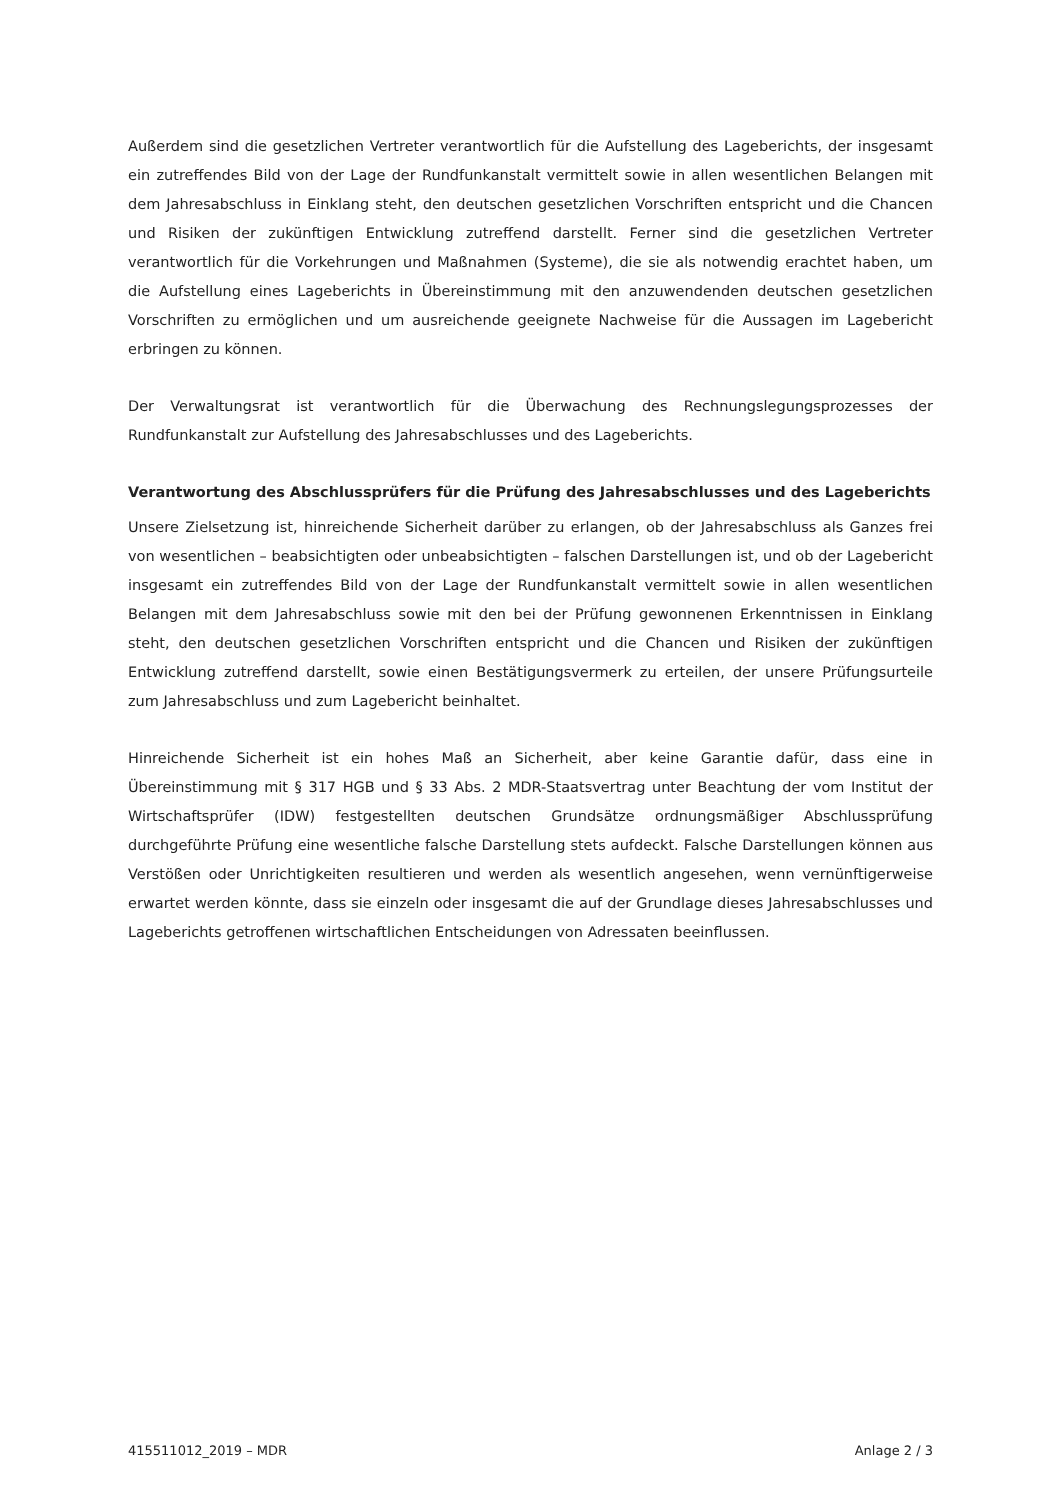Außerdem sind die gesetzlichen Vertreter verantwortlich für die Aufstellung des Lageberichts, der insgesamt ein zutreffendes Bild von der Lage der Rundfunkanstalt vermittelt sowie in allen wesentlichen Belangen mit dem Jahresabschluss in Einklang steht, den deutschen gesetzlichen Vorschriften entspricht und die Chancen und Risiken der zukünftigen Entwicklung zutreffend darstellt. Ferner sind die gesetzlichen Vertreter verantwortlich für die Vorkehrungen und Maßnahmen (Systeme), die sie als notwendig erachtet haben, um die Aufstellung eines Lageberichts in Übereinstimmung mit den anzuwendenden deutschen gesetzlichen Vorschriften zu ermöglichen und um ausreichende geeignete Nachweise für die Aussagen im Lagebericht erbringen zu können.
Der Verwaltungsrat ist verantwortlich für die Überwachung des Rechnungslegungsprozesses der Rundfunkanstalt zur Aufstellung des Jahresabschlusses und des Lageberichts.
Verantwortung des Abschlussprüfers für die Prüfung des Jahresabschlusses und des Lageberichts
Unsere Zielsetzung ist, hinreichende Sicherheit darüber zu erlangen, ob der Jahresabschluss als Ganzes frei von wesentlichen – beabsichtigten oder unbeabsichtigten – falschen Darstellungen ist, und ob der Lagebericht insgesamt ein zutreffendes Bild von der Lage der Rundfunkanstalt vermittelt sowie in allen wesentlichen Belangen mit dem Jahresabschluss sowie mit den bei der Prüfung gewonnenen Erkenntnissen in Einklang steht, den deutschen gesetzlichen Vorschriften entspricht und die Chancen und Risiken der zukünftigen Entwicklung zutreffend darstellt, sowie einen Bestätigungsvermerk zu erteilen, der unsere Prüfungsurteile zum Jahresabschluss und zum Lagebericht beinhaltet.
Hinreichende Sicherheit ist ein hohes Maß an Sicherheit, aber keine Garantie dafür, dass eine in Übereinstimmung mit § 317 HGB und § 33 Abs. 2 MDR-Staatsvertrag unter Beachtung der vom Institut der Wirtschaftsprüfer (IDW) festgestellten deutschen Grundsätze ordnungsmäßiger Abschlussprüfung durchgeführte Prüfung eine wesentliche falsche Darstellung stets aufdeckt. Falsche Darstellungen können aus Verstößen oder Unrichtigkeiten resultieren und werden als wesentlich angesehen, wenn vernünftigerweise erwartet werden könnte, dass sie einzeln oder insgesamt die auf der Grundlage dieses Jahresabschlusses und Lageberichts getroffenen wirtschaftlichen Entscheidungen von Adressaten beeinflussen.
415511012_2019 – MDR Anlage 2 / 3